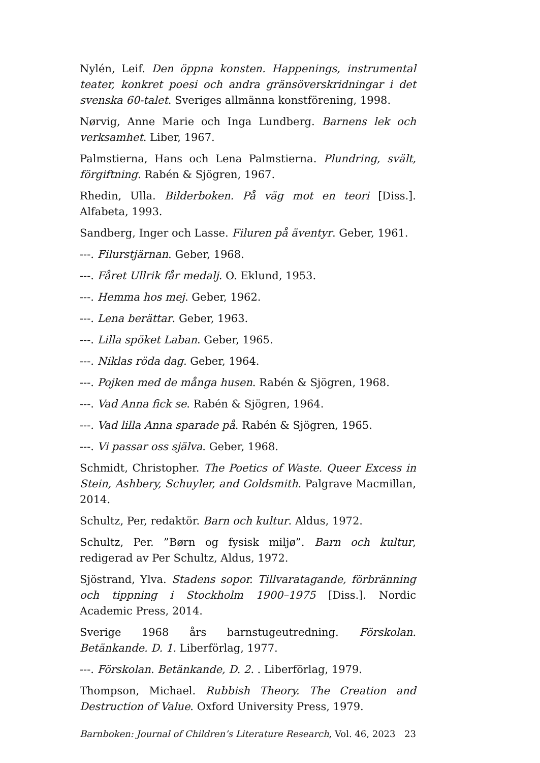Nylén, Leif. Den öppna konsten. Happenings, instrumental teater, konkret poesi och andra gränsöverskridningar i det svenska 60-talet. Sveriges allmänna konstförening, 1998.
Nørvig, Anne Marie och Inga Lundberg. Barnens lek och verksamhet. Liber, 1967.
Palmstierna, Hans och Lena Palmstierna. Plundring, svält, förgiftning. Rabén & Sjögren, 1967.
Rhedin, Ulla. Bilderboken. På väg mot en teori [Diss.]. Alfabeta, 1993.
Sandberg, Inger och Lasse. Filuren på äventyr. Geber, 1961.
---. Filurstjärnan. Geber, 1968.
---. Fåret Ullrik får medalj. O. Eklund, 1953.
---. Hemma hos mej. Geber, 1962.
---. Lena berättar. Geber, 1963.
---. Lilla spöket Laban. Geber, 1965.
---. Niklas röda dag. Geber, 1964.
---. Pojken med de många husen. Rabén & Sjögren, 1968.
---. Vad Anna fick se. Rabén & Sjögren, 1964.
---. Vad lilla Anna sparade på. Rabén & Sjögren, 1965.
---. Vi passar oss själva. Geber, 1968.
Schmidt, Christopher. The Poetics of Waste. Queer Excess in Stein, Ashbery, Schuyler, and Goldsmith. Palgrave Macmillan, 2014.
Schultz, Per, redaktör. Barn och kultur. Aldus, 1972.
Schultz, Per. ”Børn og fysisk miljø”. Barn och kultur, redigerad av Per Schultz, Aldus, 1972.
Sjöstrand, Ylva. Stadens sopor. Tillvaratagande, förbränning och tippning i Stockholm 1900–1975 [Diss.]. Nordic Academic Press, 2014.
Sverige 1968 års barnstugeutredning. Förskolan. Betänkande. D. 1. Liberförlag, 1977.
---. Förskolan. Betänkande, D. 2. . Liberförlag, 1979.
Thompson, Michael. Rubbish Theory. The Creation and Destruction of Value. Oxford University Press, 1979.
Barnboken: Journal of Children’s Literature Research, Vol. 46, 2023 23